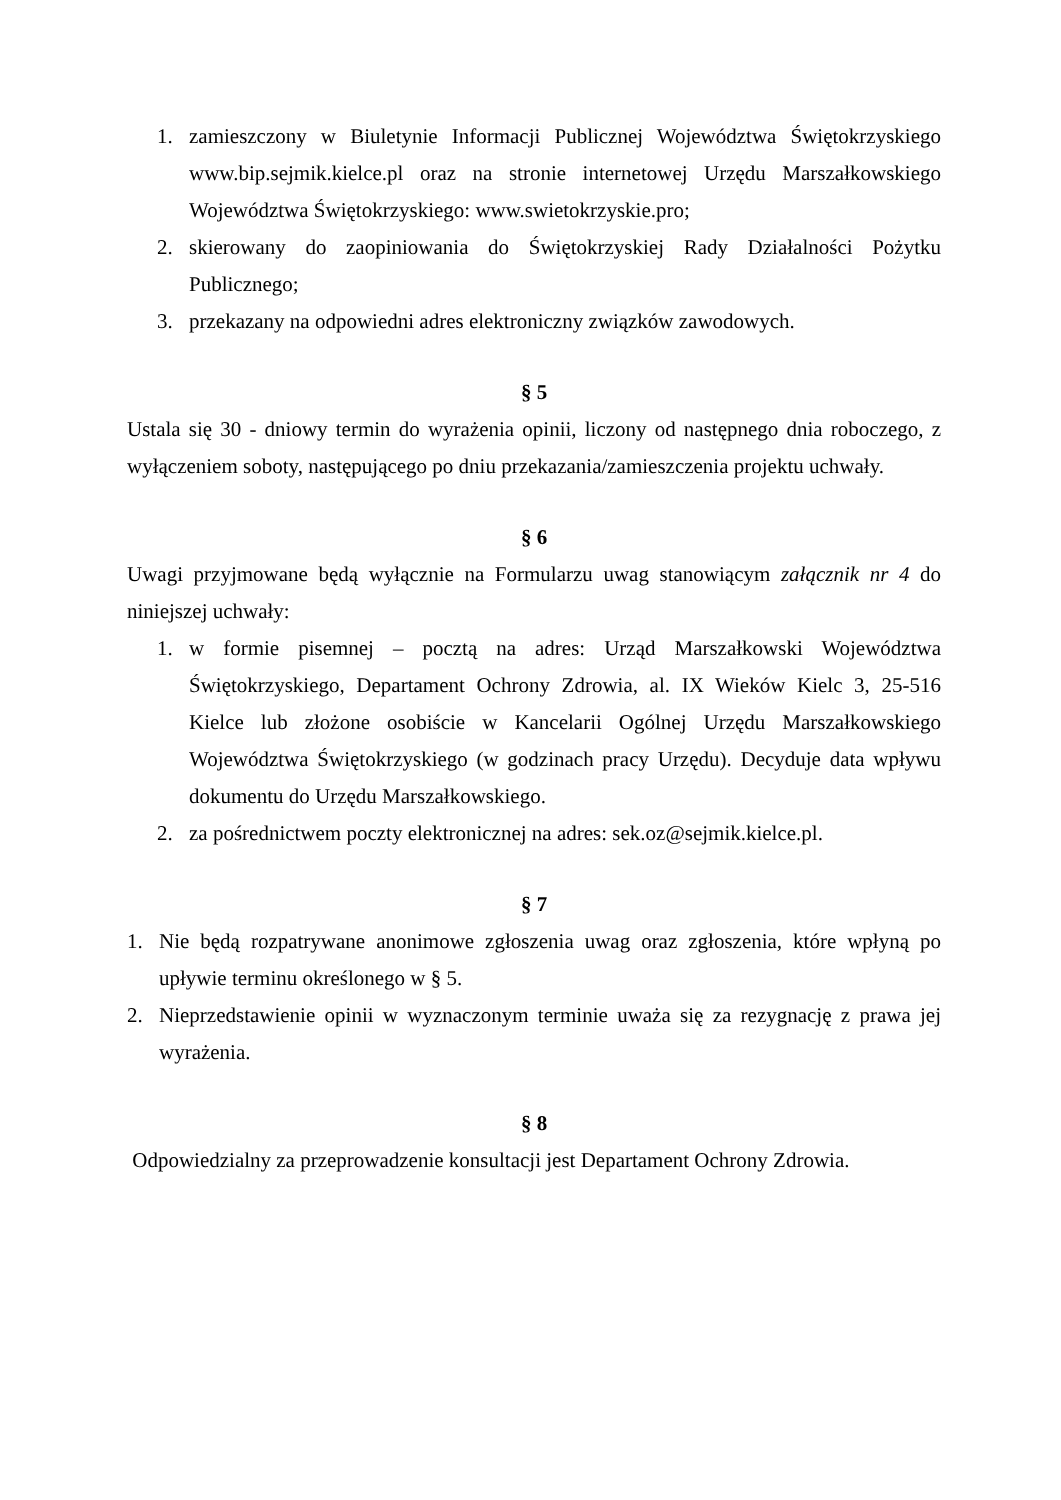1. zamieszczony w Biuletynie Informacji Publicznej Województwa Świętokrzyskiego www.bip.sejmik.kielce.pl oraz na stronie internetowej Urzędu Marszałkowskiego Województwa Świętokrzyskiego: www.swietokrzyskie.pro;
2. skierowany do zaopiniowania do Świętokrzyskiej Rady Działalności Pożytku Publicznego;
3. przekazany na odpowiedni adres elektroniczny związków zawodowych.
§ 5
Ustala się 30 - dniowy termin do wyrażenia opinii, liczony od następnego dnia roboczego, z wyłączeniem soboty, następującego po dniu przekazania/zamieszczenia projektu uchwały.
§ 6
Uwagi przyjmowane będą wyłącznie na Formularzu uwag stanowiącym załącznik nr 4 do niniejszej uchwały:
1. w formie pisemnej – pocztą na adres: Urząd Marszałkowski Województwa Świętokrzyskiego, Departament Ochrony Zdrowia, al. IX Wieków Kielc 3, 25-516 Kielce lub złożone osobiście w Kancelarii Ogólnej Urzędu Marszałkowskiego Województwa Świętokrzyskiego (w godzinach pracy Urzędu). Decyduje data wpływu dokumentu do Urzędu Marszałkowskiego.
2. za pośrednictwem poczty elektronicznej na adres: sek.oz@sejmik.kielce.pl.
§ 7
1. Nie będą rozpatrywane anonimowe zgłoszenia uwag oraz zgłoszenia, które wpłyną po upływie terminu określonego w § 5.
2. Nieprzedstawienie opinii w wyznaczonym terminie uważa się za rezygnację z prawa jej wyrażenia.
§ 8
Odpowiedzialny za przeprowadzenie konsultacji jest Departament Ochrony Zdrowia.